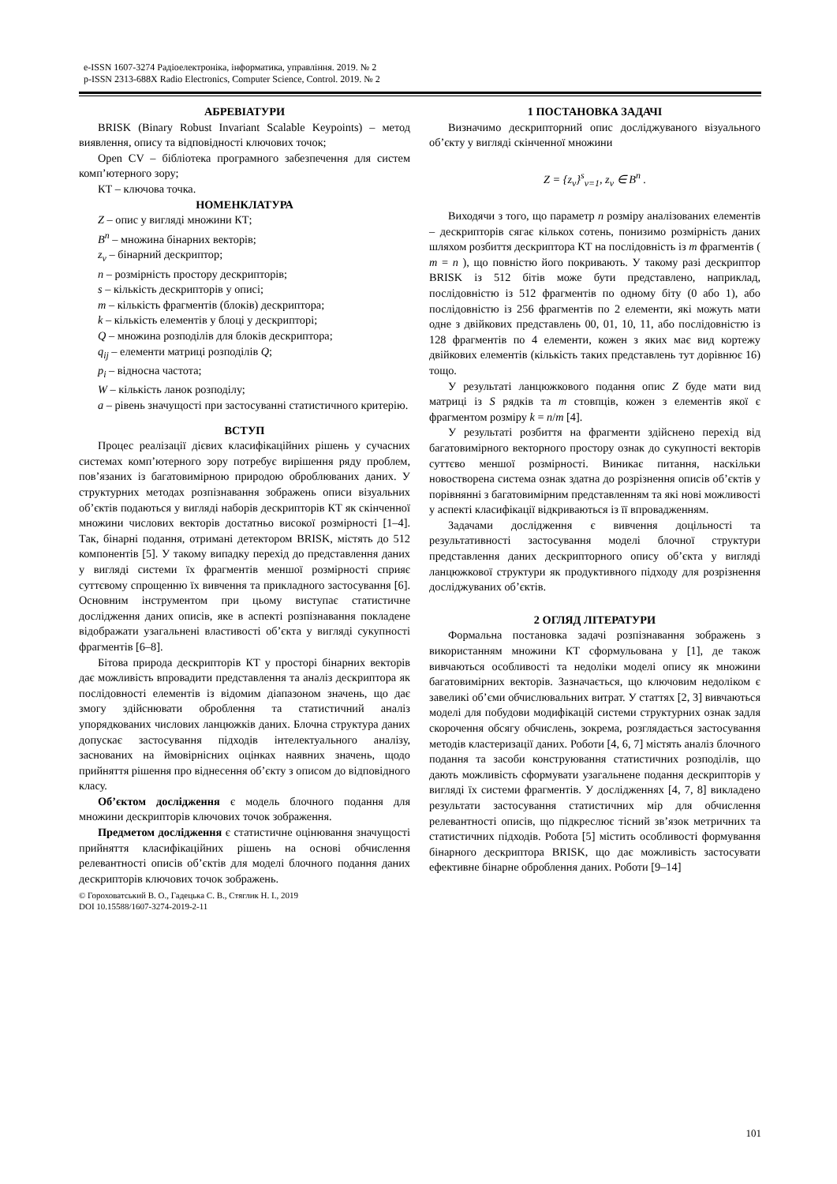e-ISSN 1607-3274 Радіоелектроніка, інформатика, управління. 2019. № 2
p-ISSN 2313-688X Radio Electronics, Computer Science, Control. 2019. № 2
АБРЕВІАТУРИ
BRISK (Binary Robust Invariant Scalable Keypoints) – метод виявлення, опису та відповідності ключових точок;
Open CV – бібліотека програмного забезпечення для систем комп’ютерного зору;
КТ – ключова точка.
НОМЕНКЛАТУРА
Z – опис у вигляді множини КТ;
B<sup>n</sup> – множина бінарних векторів;
z<sub>v</sub> – бінарний дескриптор;
n – розмірність простору дескрипторів;
s – кількість дескрипторів у описі;
m – кількість фрагментів (блоків) дескриптора;
k – кількість елементів у блоці у дескрипторі;
Q – множина розподілів для блоків дескриптора;
q<sub>ij</sub> – елементи матриці розподілів Q;
p<sub>i</sub> – відносна частота;
W – кількість ланок розподілу;
a – рівень значущості при застосуванні статистичного критерію.
ВСТУП
Процес реалізації дієвих класифікаційних рішень у сучасних системах комп’ютерного зору потребує вирішення ряду проблем, пов’язаних із багатовимірною природою оброблюваних даних. У структурних методах розпізнавання зображень описи візуальних об’єктів подаються у вигляді наборів дескрипторів КТ як скінченної множини числових векторів достатньо високої розмірності [1–4]. Так, бінарні подання, отримані детектором BRISK, містять до 512 компонентів [5]. У такому випадку перехід до представлення даних у вигляді системи їх фрагментів меншої розмірності сприяє суттєвому спрощенню їх вивчення та прикладного застосування [6]. Основним інструментом при цьому виступає статистичне дослідження даних описів, яке в аспекті розпізнавання покладене відображати узагальнені властивості об’єкта у вигляді сукупності фрагментів [6–8].
Бітова природа дескрипторів КТ у просторі бінарних векторів дає можливість впровадити представлення та аналіз дескриптора як послідовності елементів із відомим діапазоном значень, що дає змогу здійснювати оброблення та статистичний аналіз упорядкованих числових ланцюжків даних. Блочна структура даних допускає застосування підходів інтелектуального аналізу, заснованих на ймовірнісних оцінках наявних значень, щодо прийняття рішення про віднесення об’єкту з описом до відповідного класу.
Об’єктом дослідження є модель блочного подання для множини дескрипторів ключових точок зображення.
Предметом дослідження є статистичне оцінювання значущості прийняття класифікаційних рішень на основі обчислення релевантності описів об’єктів для моделі блочного подання даних дескрипторів ключових точок зображень.
© Гороховатський В. О., Гадецька С. В., Стяглик Н. І., 2019
DOI 10.15588/1607-3274-2019-2-11
1 ПОСТАНОВКА ЗАДАЧІ
Визначимо дескрипторний опис досліджуваного візуального об’єкту у вигляді скінченної множини
Z = {z<sub>v</sub>}<sup>s</sup><sub>v=1</sub>, z<sub>v</sub> ∈ B<sup>n</sup> .
Виходячи з того, що параметр n розміру аналізованих елементів – дескрипторів сягає кількох сотень, понизимо розмірність даних шляхом розбиття дескриптора КТ на послідовність із m фрагментів ( m = n ), що повністю його покривають. У такому разі дескриптор BRISK із 512 бітів може бути представлено, наприклад, послідовністю із 512 фрагментів по одному біту (0 або 1), або послідовністю із 256 фрагментів по 2 елементи, які можуть мати одне з двійкових представлень 00, 01, 10, 11, або послідовністю із 128 фрагментів по 4 елементи, кожен з яких має вид кортежу двійкових елементів (кількість таких представлень тут дорівнює 16) тощо.
У результаті ланцюжкового подання опис Z буде мати вид матриці із S рядків та m стовпців, кожен з елементів якої є фрагментом розміру k = n/m [4].
У результаті розбиття на фрагменти здійснено перехід від багатовимірного векторного простору ознак до сукупності векторів суттєво меншої розмірності. Виникає питання, наскільки новостворена система ознак здатна до розрізнення описів об’єктів у порівнянні з багатовимірним представленням та які нові можливості у аспекті класифікації відкриваються із її впровадженням.
Задачами дослідження є вивчення доцільності та результативності застосування моделі блочної структури представлення даних дескрипторного опису об’єкта у вигляді ланцюжкової структури як продуктивного підходу для розрізнення досліджуваних об’єктів.
2 ОГЛЯД ЛІТЕРАТУРИ
Формальна постановка задачі розпізнавання зображень з використанням множини КТ сформульована у [1], де також вивчаються особливості та недоліки моделі опису як множини багатовимірних векторів. Зазначається, що ключовим недоліком є завеликі об’єми обчислювальних витрат. У статтях [2, 3] вивчаються моделі для побудови модифікацій системи структурних ознак задля скорочення обсягу обчислень, зокрема, розглядається застосування методів кластеризації даних. Роботи [4, 6, 7] містять аналіз блочного подання та засоби конструювання статистичних розподілів, що дають можливість сформувати узагальнене подання дескрипторів у вигляді їх системи фрагментів. У дослідженнях [4, 7, 8] викладено результати застосування статистичних мір для обчислення релевантності описів, що підкреслює тісний зв’язок метричних та статистичних підходів. Робота [5] містить особливості формування бінарного дескриптора BRISK, що дає можливість застосувати ефективне бінарне оброблення даних. Роботи [9–14]
101